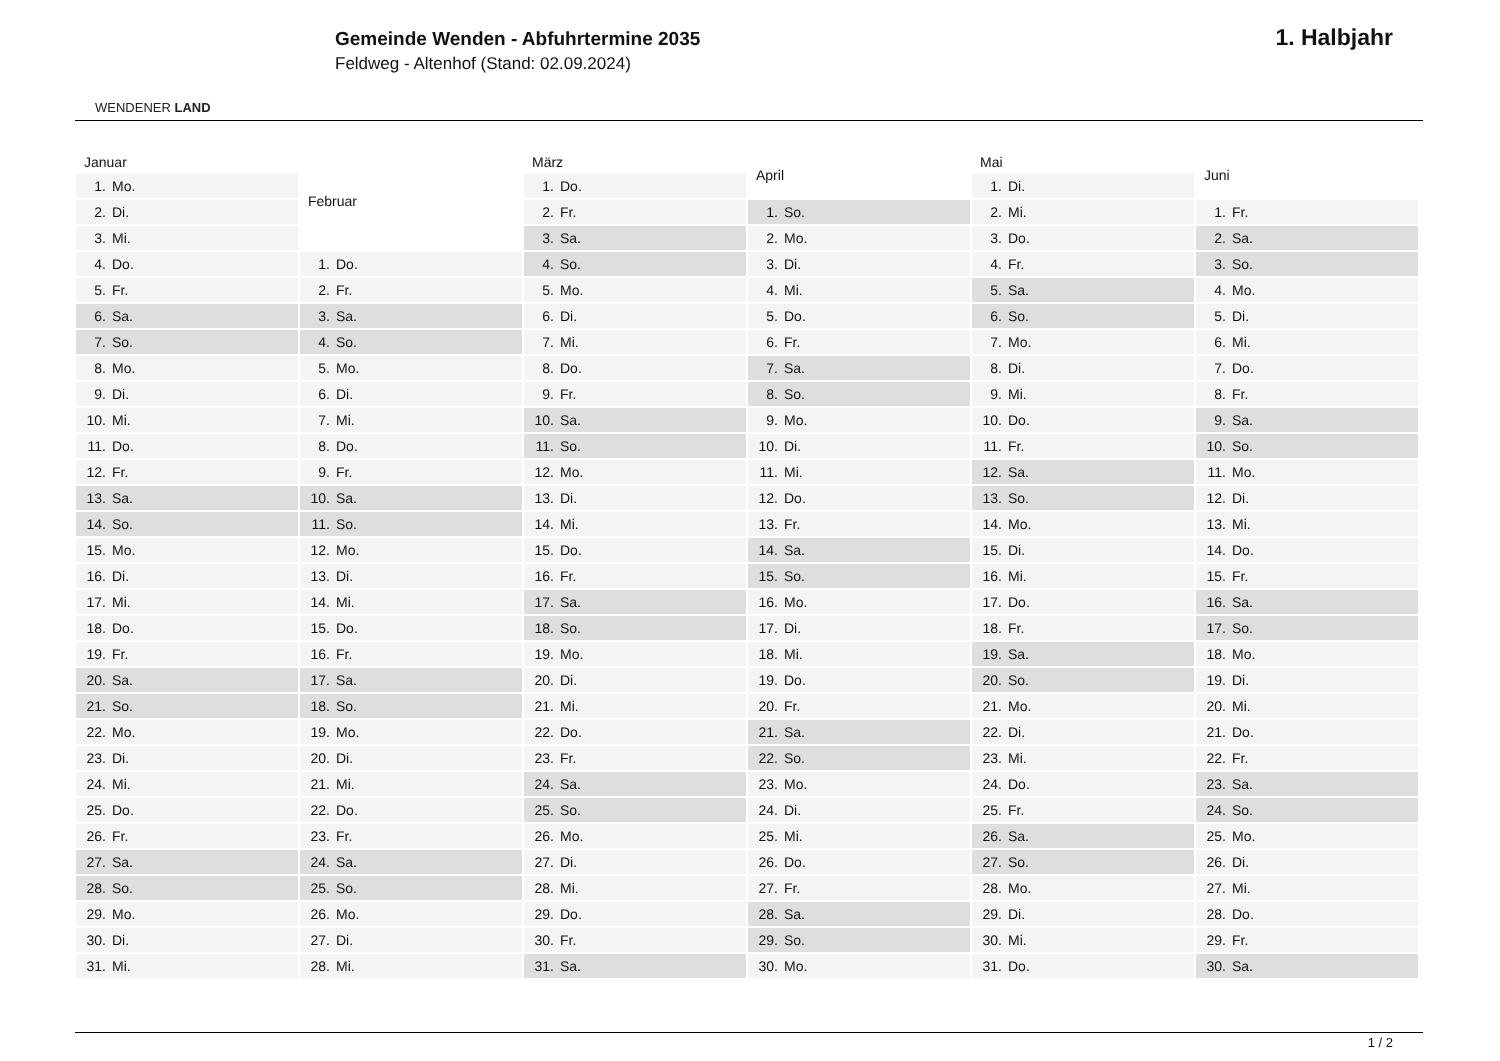WENDENER LAND
Gemeinde Wenden - Abfuhrtermine 2035
Feldweg - Altenhof (Stand: 02.09.2024)
1. Halbjahr
| Januar | |
| --- | --- |
| 1. | Mo. |
| 2. | Di. |
| 3. | Mi. |
| 4. | Do. |
| 5. | Fr. |
| 6. | Sa. |
| 7. | So. |
| 8. | Mo. |
| 9. | Di. |
| 10. | Mi. |
| 11. | Do. |
| 12. | Fr. |
| 13. | Sa. |
| 14. | So. |
| 15. | Mo. |
| 16. | Di. |
| 17. | Mi. |
| 18. | Do. |
| 19. | Fr. |
| 20. | Sa. |
| 21. | So. |
| 22. | Mo. |
| 23. | Di. |
| 24. | Mi. |
| 25. | Do. |
| 26. | Fr. |
| 27. | Sa. |
| 28. | So. |
| 29. | Mo. |
| 30. | Di. |
| 31. | Mi. |
| Februar | |
| --- | --- |
| 1. | Do. |
| 2. | Fr. |
| 3. | Sa. |
| 4. | So. |
| 5. | Mo. |
| 6. | Di. |
| 7. | Mi. |
| 8. | Do. |
| 9. | Fr. |
| 10. | Sa. |
| 11. | So. |
| 12. | Mo. |
| 13. | Di. |
| 14. | Mi. |
| 15. | Do. |
| 16. | Fr. |
| 17. | Sa. |
| 18. | So. |
| 19. | Mo. |
| 20. | Di. |
| 21. | Mi. |
| 22. | Do. |
| 23. | Fr. |
| 24. | Sa. |
| 25. | So. |
| 26. | Mo. |
| 27. | Di. |
| 28. | Mi. |
| März | |
| --- | --- |
| 1. | Do. |
| 2. | Fr. |
| 3. | Sa. |
| 4. | So. |
| 5. | Mo. |
| 6. | Di. |
| 7. | Mi. |
| 8. | Do. |
| 9. | Fr. |
| 10. | Sa. |
| 11. | So. |
| 12. | Mo. |
| 13. | Di. |
| 14. | Mi. |
| 15. | Do. |
| 16. | Fr. |
| 17. | Sa. |
| 18. | So. |
| 19. | Mo. |
| 20. | Di. |
| 21. | Mi. |
| 22. | Do. |
| 23. | Fr. |
| 24. | Sa. |
| 25. | So. |
| 26. | Mo. |
| 27. | Di. |
| 28. | Mi. |
| 29. | Do. |
| 30. | Fr. |
| 31. | Sa. |
| April | |
| --- | --- |
| 1. | So. |
| 2. | Mo. |
| 3. | Di. |
| 4. | Mi. |
| 5. | Do. |
| 6. | Fr. |
| 7. | Sa. |
| 8. | So. |
| 9. | Mo. |
| 10. | Di. |
| 11. | Mi. |
| 12. | Do. |
| 13. | Fr. |
| 14. | Sa. |
| 15. | So. |
| 16. | Mo. |
| 17. | Di. |
| 18. | Mi. |
| 19. | Do. |
| 20. | Fr. |
| 21. | Sa. |
| 22. | So. |
| 23. | Mo. |
| 24. | Di. |
| 25. | Mi. |
| 26. | Do. |
| 27. | Fr. |
| 28. | Sa. |
| 29. | So. |
| 30. | Mo. |
| Mai | |
| --- | --- |
| 1. | Di. |
| 2. | Mi. |
| 3. | Do. |
| 4. | Fr. |
| 5. | Sa. |
| 6. | So. |
| 7. | Mo. |
| 8. | Di. |
| 9. | Mi. |
| 10. | Do. |
| 11. | Fr. |
| 12. | Sa. |
| 13. | So. |
| 14. | Mo. |
| 15. | Di. |
| 16. | Mi. |
| 17. | Do. |
| 18. | Fr. |
| 19. | Sa. |
| 20. | So. |
| 21. | Mo. |
| 22. | Di. |
| 23. | Mi. |
| 24. | Do. |
| 25. | Fr. |
| 26. | Sa. |
| 27. | So. |
| 28. | Mo. |
| 29. | Di. |
| 30. | Mi. |
| 31. | Do. |
| Juni | |
| --- | --- |
| 1. | Fr. |
| 2. | Sa. |
| 3. | So. |
| 4. | Mo. |
| 5. | Di. |
| 6. | Mi. |
| 7. | Do. |
| 8. | Fr. |
| 9. | Sa. |
| 10. | So. |
| 11. | Mo. |
| 12. | Di. |
| 13. | Mi. |
| 14. | Do. |
| 15. | Fr. |
| 16. | Sa. |
| 17. | So. |
| 18. | Mo. |
| 19. | Di. |
| 20. | Mi. |
| 21. | Do. |
| 22. | Fr. |
| 23. | Sa. |
| 24. | So. |
| 25. | Mo. |
| 26. | Di. |
| 27. | Mi. |
| 28. | Do. |
| 29. | Fr. |
| 30. | Sa. |
1 / 2